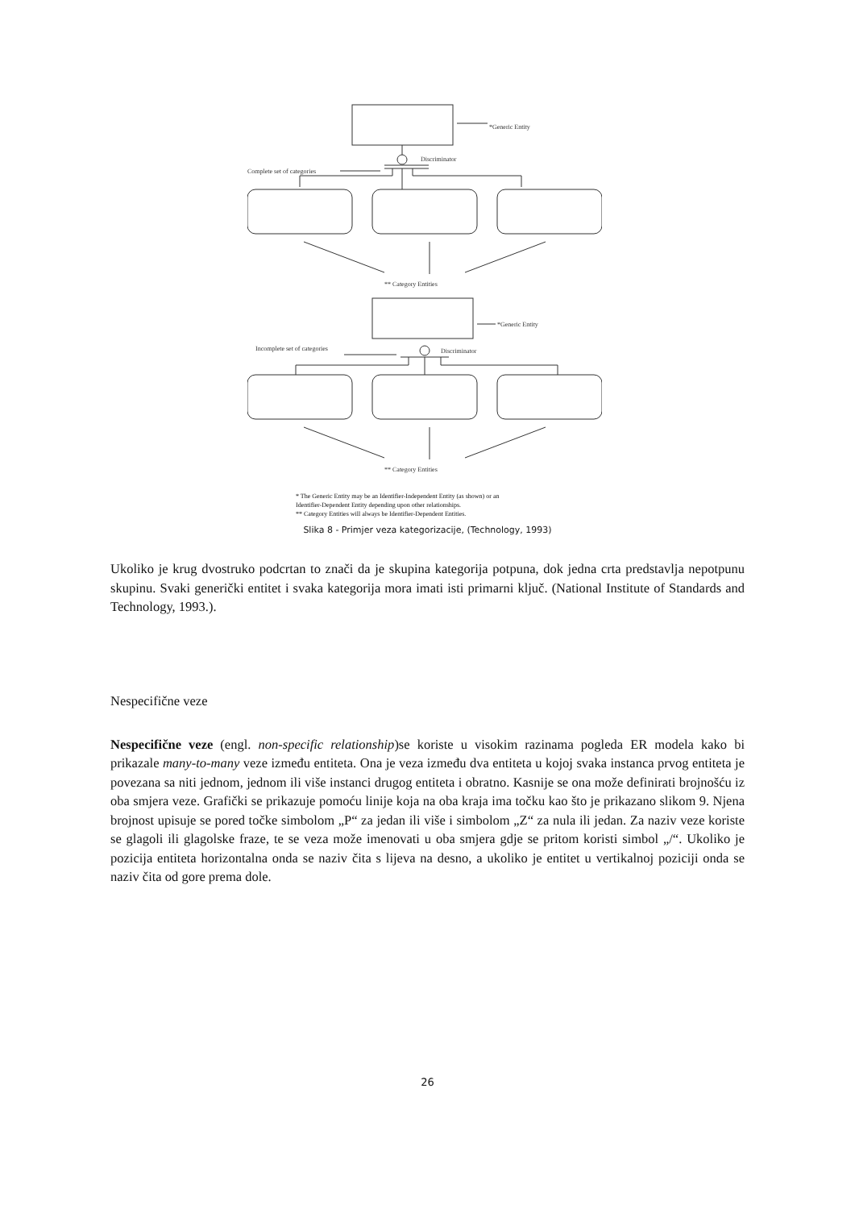*Generic Entity
Discriminator
Complete set of categories
** Category Entities
*Generic Entity
Discriminator
Incomplete set of categories
** Category Entities
* The Generic Entity may be an Identifier-Independent Entity (as shown) or an
Identifier-Dependent Entity depending upon other relationships.
** Category Entities will always be Identifier-Dependent Entities.
Slika 8 - Primjer veza kategorizacije, (Technology, 1993)
Ukoliko je krug dvostruko podcrtan to znači da je skupina kategorija potpuna, dok jedna crta predstavlja nepotpunu skupinu. Svaki generički entitet i svaka kategorija mora imati isti primarni ključ. (National Institute of Standards and Technology, 1993.).
Nespecifične veze
Nespecifične veze (engl. non-specific relationship)se koriste u visokim razinama pogleda ER modela kako bi prikazale many-to-many veze između entiteta. Ona je veza između dva entiteta u kojoj svaka instanca prvog entiteta je povezana sa niti jednom, jednom ili više instanci drugog entiteta i obratno. Kasnije se ona može definirati brojnošću iz oba smjera veze. Grafički se prikazuje pomoću linije koja na oba kraja ima točku kao što je prikazano slikom 9. Njena brojnost upisuje se pored točke simbolom „P“ za jedan ili više i simbolom „Z“ za nula ili jedan. Za naziv veze koriste se glagoli ili glagolske fraze, te se veza može imenovati u oba smjera gdje se pritom koristi simbol „/“. Ukoliko je pozicija entiteta horizontalna onda se naziv čita s lijeva na desno, a ukoliko je entitet u vertikalnoj poziciji onda se naziv čita od gore prema dole.
26